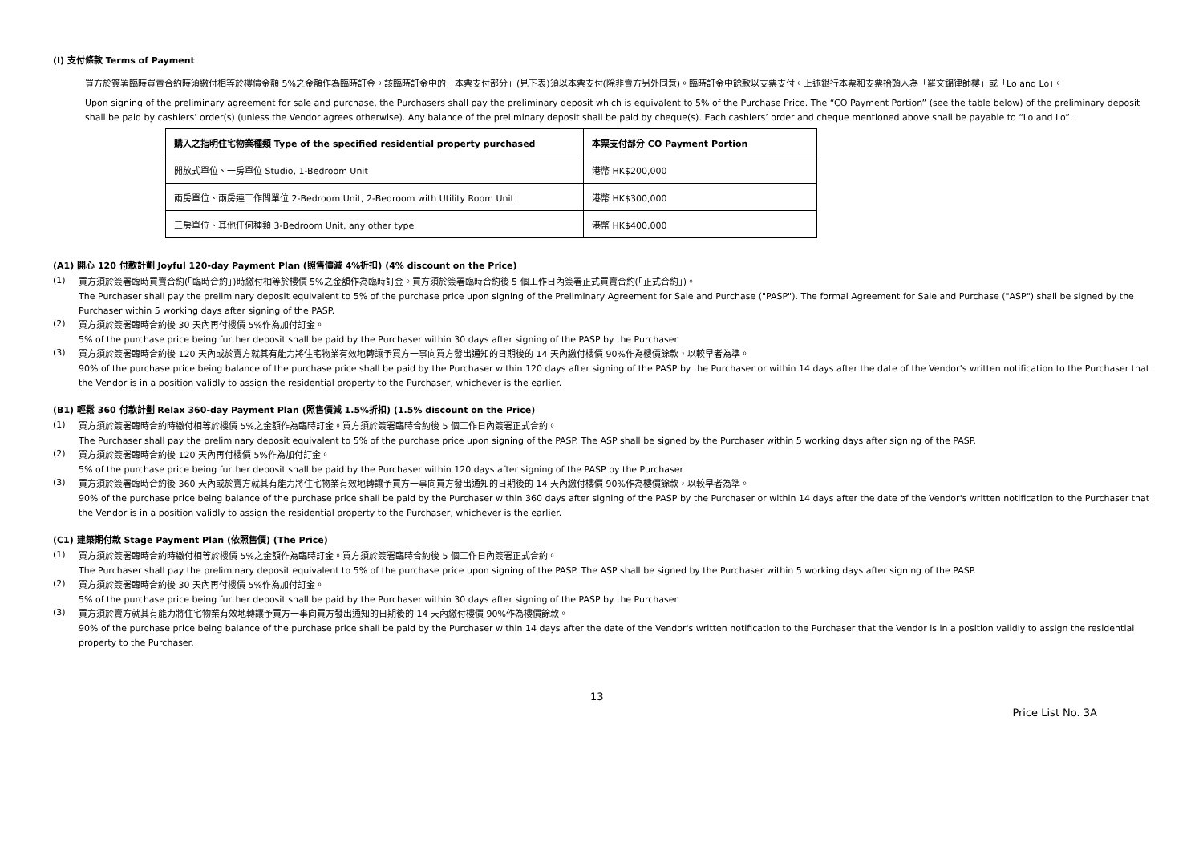(I) 支付條款 Terms of Payment
買方於簽署臨時買賣合約時須繳付相等於樓價金額 5%之金額作為臨時訂金。該臨時訂金中的「本票支付部分」(見下表)須以本票支付(除非賣方另外同意)。臨時訂金中餘款以支票支付。上述銀行本票和支票抬頭人為「羅文錦律師樓」或「Lo and Lo」。
Upon signing of the preliminary agreement for sale and purchase, the Purchasers shall pay the preliminary deposit which is equivalent to 5% of the Purchase Price. The “CO Payment Portion” (see the table below) of the preliminary deposit shall be paid by cashiers’ order(s) (unless the Vendor agrees otherwise). Any balance of the preliminary deposit shall be paid by cheque(s). Each cashiers’ order and cheque mentioned above shall be payable to “Lo and Lo”.
| 購入之指明住宅物業種類 Type of the specified residential property purchased | 本票支付部分 CO Payment Portion |
| --- | --- |
| 開放式單位、一房單位 Studio, 1-Bedroom Unit | 港幣 HK$200,000 |
| 兩房單位、兩房連工作間單位 2-Bedroom Unit, 2-Bedroom with Utility Room Unit | 港幣 HK$300,000 |
| 三房單位、其他任何種類 3-Bedroom Unit, any other type | 港幣 HK$400,000 |
(A1) 開心 120 付款計劃 Joyful 120-day Payment Plan (照售價減 4%折扣) (4% discount on the Price)
(1)
買方須於簽署臨時買賣合約(「臨時合約」)時繳付相等於樓價 5%之金額作為臨時訂金。買方須於簽署臨時合約後 5 個工作日內簽署正式買賣合約(「正式合約」)。
The Purchaser shall pay the preliminary deposit equivalent to 5% of the purchase price upon signing of the Preliminary Agreement for Sale and Purchase ("PASP"). The formal Agreement for Sale and Purchase ("ASP") shall be signed by the Purchaser within 5 working days after signing of the PASP.
(2)
買方須於簽署臨時合約後 30 天內再付樓價 5%作為加付訂金。
5% of the purchase price being further deposit shall be paid by the Purchaser within 30 days after signing of the PASP by the Purchaser
(3)
買方須於簽署臨時合約後 120 天內或於賣方就其有能力將住宅物業有效地轉讓予買方一事向買方發出通知的日期後的 14 天內繳付樓價 90%作為樓價餘款，以較早者為準。
90% of the purchase price being balance of the purchase price shall be paid by the Purchaser within 120 days after signing of the PASP by the Purchaser or within 14 days after the date of the Vendor's written notification to the Purchaser that the Vendor is in a position validly to assign the residential property to the Purchaser, whichever is the earlier.
(B1) 輕鬆 360 付款計劃 Relax 360-day Payment Plan (照售價減 1.5%折扣) (1.5% discount on the Price)
(1)
買方須於簽署臨時合約時繳付相等於樓價 5%之金額作為臨時訂金。買方須於簽署臨時合約後 5 個工作日內簽署正式合約。
The Purchaser shall pay the preliminary deposit equivalent to 5% of the purchase price upon signing of the PASP. The ASP shall be signed by the Purchaser within 5 working days after signing of the PASP.
(2)
買方須於簽署臨時合約後 120 天內再付樓價 5%作為加付訂金。
5% of the purchase price being further deposit shall be paid by the Purchaser within 120 days after signing of the PASP by the Purchaser
(3)
買方須於簽署臨時合約後 360 天內或於賣方就其有能力將住宅物業有效地轉讓予買方一事向買方發出通知的日期後的 14 天內繳付樓價 90%作為樓價餘款，以較早者為準。
90% of the purchase price being balance of the purchase price shall be paid by the Purchaser within 360 days after signing of the PASP by the Purchaser or within 14 days after the date of the Vendor's written notification to the Purchaser that the Vendor is in a position validly to assign the residential property to the Purchaser, whichever is the earlier.
(C1) 建築期付款 Stage Payment Plan (依照售價) (The Price)
(1)
買方須於簽署臨時合約時繳付相等於樓價 5%之金額作為臨時訂金。買方須於簽署臨時合約後 5 個工作日內簽署正式合約。
The Purchaser shall pay the preliminary deposit equivalent to 5% of the purchase price upon signing of the PASP. The ASP shall be signed by the Purchaser within 5 working days after signing of the PASP.
(2)
買方須於簽署臨時合約後 30 天內再付樓價 5%作為加付訂金。
5% of the purchase price being further deposit shall be paid by the Purchaser within 30 days after signing of the PASP by the Purchaser
(3)
買方須於賣方就其有能力將住宅物業有效地轉讓予買方一事向買方發出通知的日期後的 14 天內繳付樓價 90%作為樓價餘款。
90% of the purchase price being balance of the purchase price shall be paid by the Purchaser within 14 days after the date of the Vendor's written notification to the Purchaser that the Vendor is in a position validly to assign the residential property to the Purchaser.
13 Price List No. 3A